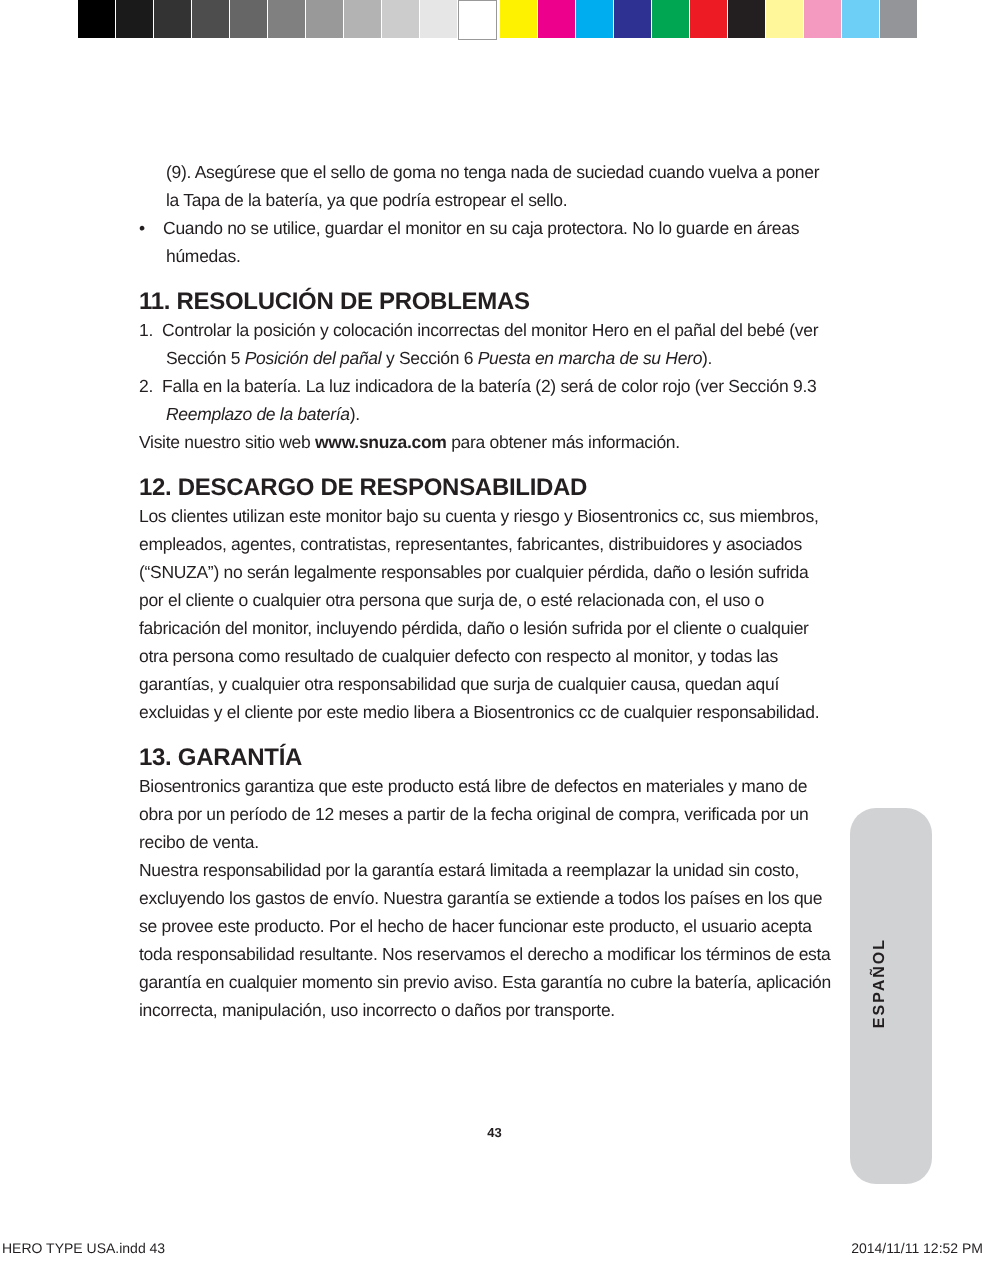(9). Asegúrese que el sello de goma no tenga nada de suciedad cuando vuelva a poner la Tapa de la batería, ya que podría estropear el sello.
• Cuando no se utilice, guardar el monitor en su caja protectora. No lo guarde en áreas húmedas.
11. RESOLUCIÓN DE PROBLEMAS
1. Controlar la posición y colocación incorrectas del monitor Hero en el pañal del bebé (ver Sección 5 Posición del pañal y Sección 6 Puesta en marcha de su Hero).
2. Falla en la batería. La luz indicadora de la batería (2) será de color rojo (ver Sección 9.3 Reemplazo de la batería).
Visite nuestro sitio web www.snuza.com para obtener más información.
12. DESCARGO DE RESPONSABILIDAD
Los clientes utilizan este monitor bajo su cuenta y riesgo y Biosentronics cc, sus miembros, empleados, agentes, contratistas, representantes, fabricantes, distribuidores y asociados (“SNUZA”) no serán legalmente responsables por cualquier pérdida, daño o lesión sufrida por el cliente o cualquier otra persona que surja de, o esté relacionada con, el uso o fabricación del monitor, incluyendo pérdida, daño o lesión sufrida por el cliente o cualquier otra persona como resultado de cualquier defecto con respecto al monitor, y todas las garantías, y cualquier otra responsabilidad que surja de cualquier causa, quedan aquí excluidas y el cliente por este medio libera a Biosentronics cc de cualquier responsabilidad.
13. GARANTÍA
Biosentronics garantiza que este producto está libre de defectos en materiales y mano de obra por un período de 12 meses a partir de la fecha original de compra, verificada por un recibo de venta.
Nuestra responsabilidad por la garantía estará limitada a reemplazar la unidad sin costo, excluyendo los gastos de envío. Nuestra garantía se extiende a todos los países en los que se provee este producto. Por el hecho de hacer funcionar este producto, el usuario acepta toda responsabilidad resultante. Nos reservamos el derecho a modificar los términos de esta garantía en cualquier momento sin previo aviso. Esta garantía no cubre la batería, aplicación incorrecta, manipulación, uso incorrecto o daños por transporte.
ESPAÑOL
43
HERO TYPE USA.indd 43 2014/11/11 12:52 PM